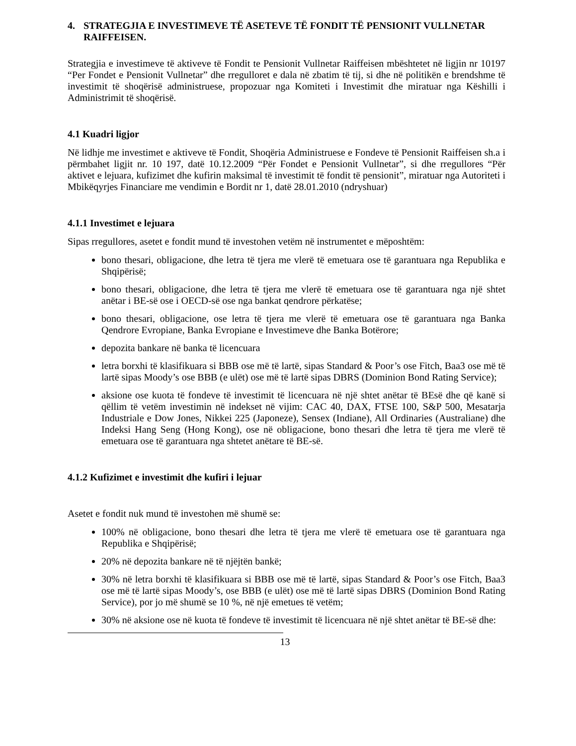4. STRATEGJIA E INVESTIMEVE TË ASETEVE TË FONDIT TË PENSIONIT VULLNETAR RAIFFEISEN.
Strategjia e investimeve të aktiveve të Fondit te Pensionit Vullnetar Raiffeisen mbështetet në ligjin nr 10197 “Per Fondet e Pensionit Vullnetar” dhe rregulloret e dala në zbatim të tij, si dhe në politikën e brendshme të investimit të shoqërisë administruese, propozuar nga Komiteti i Investimit dhe miratuar nga Këshilli i Administrimit të shoqërisë.
4.1 Kuadri ligjor
Në lidhje me investimet e aktiveve të Fondit, Shoqëria Administruese e Fondeve të Pensionit Raiffeisen sh.a i përmbahet ligjit nr. 10 197, datë 10.12.2009 “Për Fondet e Pensionit Vullnetar”, si dhe rregullores “Për aktivet e lejuara, kufizimet dhe kufirin maksimal të investimit të fondit të pensionit”, miratuar nga Autoriteti i Mbikëqyrjes Financiare me vendimin e Bordit nr 1, datë 28.01.2010 (ndryshuar)
4.1.1 Investimet e lejuara
Sipas rregullores, asetet e fondit mund të investohen vetëm në instrumentet e mëposhtëm:
bono thesari, obligacione, dhe letra të tjera me vlerë të emetuara ose të garantuara nga Republika e Shqipërisë;
bono thesari, obligacione, dhe letra të tjera me vlerë të emetuara ose të garantuara nga një shtet anëtar i BE-së ose i OECD-së ose nga bankat qendrore përkatëse;
bono thesari, obligacione, ose letra të tjera me vlerë të emetuara ose të garantuara nga Banka Qendrore Evropiane, Banka Evropiane e Investimeve dhe Banka Botërore;
depozita bankare në banka të licencuara
letra borxhi të klasifikuara si BBB ose më të lartë, sipas Standard & Poor’s ose Fitch, Baa3 ose më të lartë sipas Moody’s ose BBB (e ulët) ose më të lartë sipas DBRS (Dominion Bond Rating Service);
aksione ose kuota të fondeve të investimit të licencuara në një shtet anëtar të BEsë dhe që kanë si qëllim të vetëm investimin në indekset në vijim: CAC 40, DAX, FTSE 100, S&P 500, Mesatarja Industriale e Dow Jones, Nikkei 225 (Japoneze), Sensex (Indiane), All Ordinaries (Australiane) dhe Indeksi Hang Seng (Hong Kong), ose në obligacione, bono thesari dhe letra të tjera me vlerë të emetuara ose të garantuara nga shtetet anëtare të BE-së.
4.1.2 Kufizimet e investimit dhe kufiri i lejuar
Asetet e fondit nuk mund të investohen më shumë se:
100% në obligacione, bono thesari dhe letra të tjera me vlerë të emetuara ose të garantuara nga Republika e Shqipërisë;
20% në depozita bankare në të njëjtën bankë;
30% në letra borxhi të klasifikuara si BBB ose më të lartë, sipas Standard & Poor’s ose Fitch, Baa3 ose më të lartë sipas Moody’s, ose BBB (e ulët) ose më të lartë sipas DBRS (Dominion Bond Rating Service), por jo më shumë se 10 %, në një emetues të vetëm;
30% në aksione ose në kuota të fondeve të investimit të licencuara në një shtet anëtar të BE-së dhe:
13